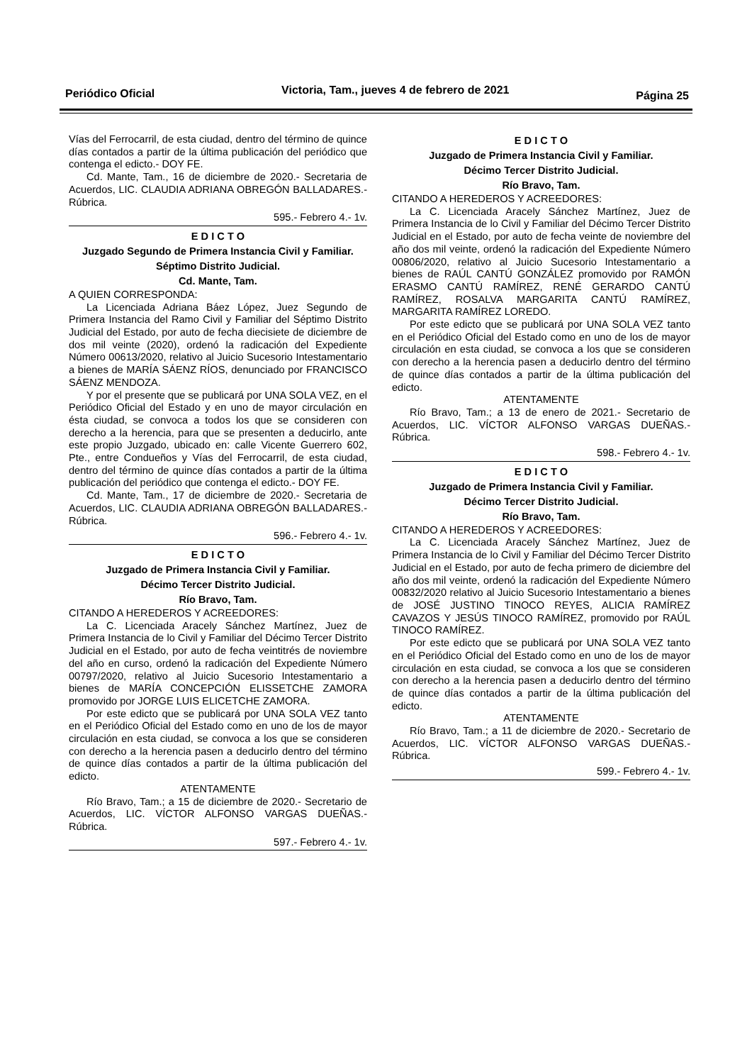Periódico Oficial Victoria, Tam., jueves 4 de febrero de 2021 Página 25
Vías del Ferrocarril, de esta ciudad, dentro del término de quince días contados a partir de la última publicación del periódico que contenga el edicto.- DOY FE.
Cd. Mante, Tam., 16 de diciembre de 2020.- Secretaria de Acuerdos, LIC. CLAUDIA ADRIANA OBREGÓN BALLADARES.- Rúbrica.
595.- Febrero 4.- 1v.
E D I C T O
Juzgado Segundo de Primera Instancia Civil y Familiar.
Séptimo Distrito Judicial.
Cd. Mante, Tam.
A QUIEN CORRESPONDA:
La Licenciada Adriana Báez López, Juez Segundo de Primera Instancia del Ramo Civil y Familiar del Séptimo Distrito Judicial del Estado, por auto de fecha diecisiete de diciembre de dos mil veinte (2020), ordenó la radicación del Expediente Número 00613/2020, relativo al Juicio Sucesorio Intestamentario a bienes de MARÍA SÁENZ RÍOS, denunciado por FRANCISCO SÁENZ MENDOZA.
Y por el presente que se publicará por UNA SOLA VEZ, en el Periódico Oficial del Estado y en uno de mayor circulación en ésta ciudad, se convoca a todos los que se consideren con derecho a la herencia, para que se presenten a deducirlo, ante este propio Juzgado, ubicado en: calle Vicente Guerrero 602, Pte., entre Condueños y Vías del Ferrocarril, de esta ciudad, dentro del término de quince días contados a partir de la última publicación del periódico que contenga el edicto.- DOY FE.
Cd. Mante, Tam., 17 de diciembre de 2020.- Secretaria de Acuerdos, LIC. CLAUDIA ADRIANA OBREGÓN BALLADARES.- Rúbrica.
596.- Febrero 4.- 1v.
E D I C T O
Juzgado de Primera Instancia Civil y Familiar.
Décimo Tercer Distrito Judicial.
Río Bravo, Tam.
CITANDO A HEREDEROS Y ACREEDORES:
La C. Licenciada Aracely Sánchez Martínez, Juez de Primera Instancia de lo Civil y Familiar del Décimo Tercer Distrito Judicial en el Estado, por auto de fecha veintitrés de noviembre del año en curso, ordenó la radicación del Expediente Número 00797/2020, relativo al Juicio Sucesorio Intestamentario a bienes de MARÍA CONCEPCIÓN ELISSETCHE ZAMORA promovido por JORGE LUIS ELICETCHE ZAMORA.
Por este edicto que se publicará por UNA SOLA VEZ tanto en el Periódico Oficial del Estado como en uno de los de mayor circulación en esta ciudad, se convoca a los que se consideren con derecho a la herencia pasen a deducirlo dentro del término de quince días contados a partir de la última publicación del edicto.
ATENTAMENTE
Río Bravo, Tam.; a 15 de diciembre de 2020.- Secretario de Acuerdos, LIC. VÍCTOR ALFONSO VARGAS DUEÑAS.- Rúbrica.
597.- Febrero 4.- 1v.
E D I C T O
Juzgado de Primera Instancia Civil y Familiar.
Décimo Tercer Distrito Judicial.
Río Bravo, Tam.
CITANDO A HEREDEROS Y ACREEDORES:
La C. Licenciada Aracely Sánchez Martínez, Juez de Primera Instancia de lo Civil y Familiar del Décimo Tercer Distrito Judicial en el Estado, por auto de fecha veinte de noviembre del año dos mil veinte, ordenó la radicación del Expediente Número 00806/2020, relativo al Juicio Sucesorio Intestamentario a bienes de RAÚL CANTÚ GONZÁLEZ promovido por RAMÓN ERASMO CANTÚ RAMÍREZ, RENÉ GERARDO CANTÚ RAMÍREZ, ROSALVA MARGARITA CANTÚ RAMÍREZ, MARGARITA RAMÍREZ LOREDO.
Por este edicto que se publicará por UNA SOLA VEZ tanto en el Periódico Oficial del Estado como en uno de los de mayor circulación en esta ciudad, se convoca a los que se consideren con derecho a la herencia pasen a deducirlo dentro del término de quince días contados a partir de la última publicación del edicto.
ATENTAMENTE
Río Bravo, Tam.; a 13 de enero de 2021.- Secretario de Acuerdos, LIC. VÍCTOR ALFONSO VARGAS DUEÑAS.- Rúbrica.
598.- Febrero 4.- 1v.
E D I C T O
Juzgado de Primera Instancia Civil y Familiar.
Décimo Tercer Distrito Judicial.
Río Bravo, Tam.
CITANDO A HEREDEROS Y ACREEDORES:
La C. Licenciada Aracely Sánchez Martínez, Juez de Primera Instancia de lo Civil y Familiar del Décimo Tercer Distrito Judicial en el Estado, por auto de fecha primero de diciembre del año dos mil veinte, ordenó la radicación del Expediente Número 00832/2020 relativo al Juicio Sucesorio Intestamentario a bienes de JOSÉ JUSTINO TINOCO REYES, ALICIA RAMÍREZ CAVAZOS Y JESÚS TINOCO RAMÍREZ, promovido por RAÚL TINOCO RAMÍREZ.
Por este edicto que se publicará por UNA SOLA VEZ tanto en el Periódico Oficial del Estado como en uno de los de mayor circulación en esta ciudad, se convoca a los que se consideren con derecho a la herencia pasen a deducirlo dentro del término de quince días contados a partir de la última publicación del edicto.
ATENTAMENTE
Río Bravo, Tam.; a 11 de diciembre de 2020.- Secretario de Acuerdos, LIC. VÍCTOR ALFONSO VARGAS DUEÑAS.- Rúbrica.
599.- Febrero 4.- 1v.